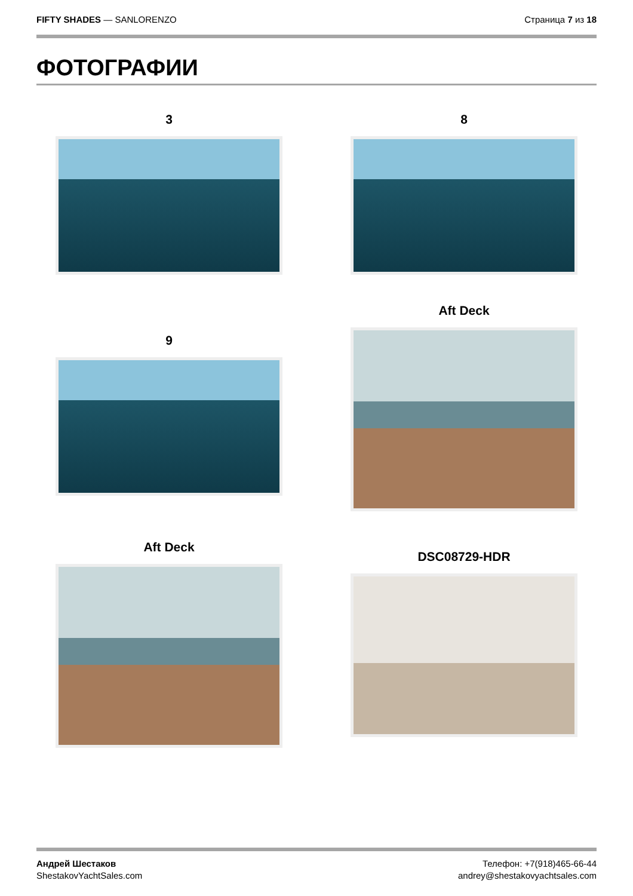FIFTY SHADES — SANLORENZO Страница 7 из 18
ФОТОГРАФИИ
3
8
9
Aft Deck
Aft Deck
DSC08729-HDR
Андрей Шестаков
ShestakovYachtSales.com
Телефон: +7(918)465-66-44
andrey@shestakovyachtsales.com